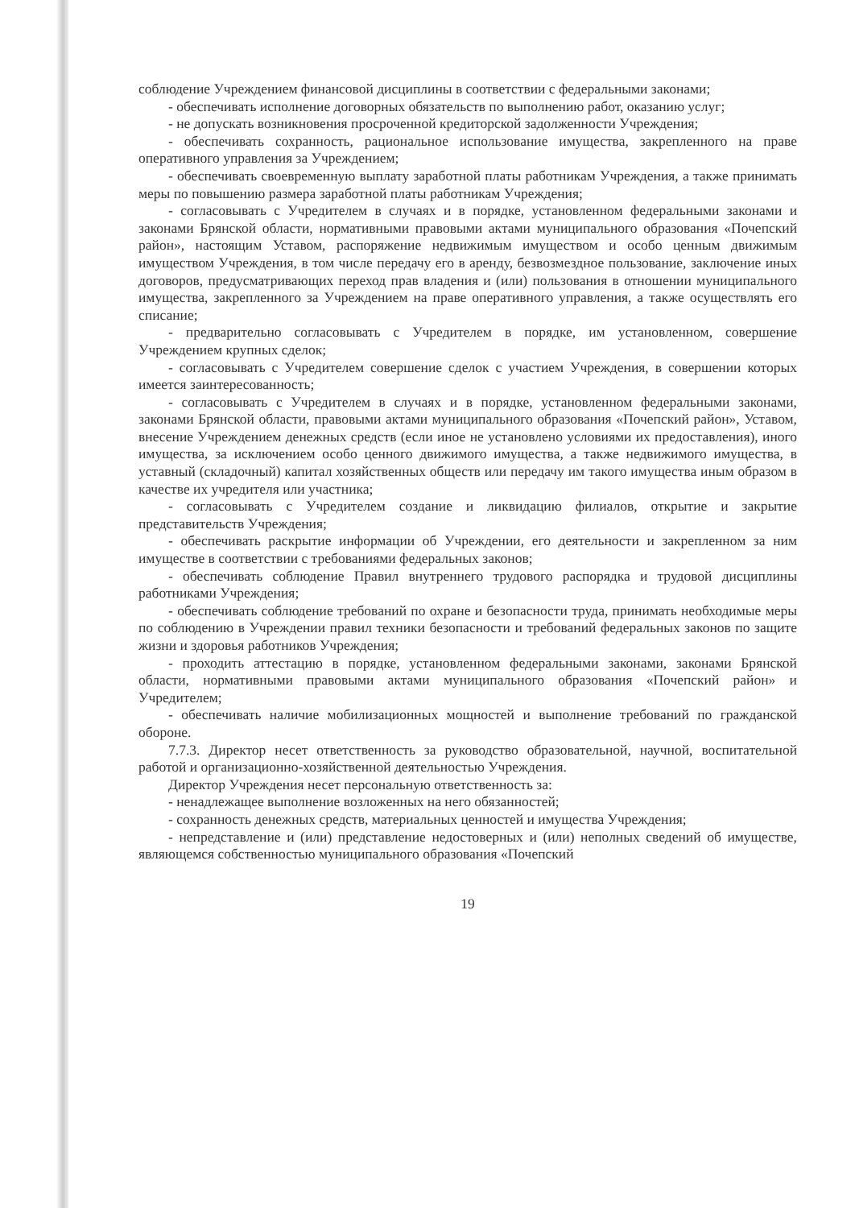соблюдение Учреждением финансовой дисциплины в соответствии с федеральными законами;
- обеспечивать исполнение договорных обязательств по выполнению работ, оказанию услуг;
- не допускать возникновения просроченной кредиторской задолженности Учреждения;
- обеспечивать сохранность, рациональное использование имущества, закрепленного на праве оперативного управления за Учреждением;
- обеспечивать своевременную выплату заработной платы работникам Учреждения, а также принимать меры по повышению размера заработной платы работникам Учреждения;
- согласовывать с Учредителем в случаях и в порядке, установленном федеральными законами и законами Брянской области, нормативными правовыми актами муниципального образования «Почепский район», настоящим Уставом, распоряжение недвижимым имуществом и особо ценным движимым имуществом Учреждения, в том числе передачу его в аренду, безвозмездное пользование, заключение иных договоров, предусматривающих переход прав владения и (или) пользования в отношении муниципального имущества, закрепленного за Учреждением на праве оперативного управления, а также осуществлять его списание;
- предварительно согласовывать с Учредителем в порядке, им установленном, совершение Учреждением крупных сделок;
- согласовывать с Учредителем совершение сделок с участием Учреждения, в совершении которых имеется заинтересованность;
- согласовывать с Учредителем в случаях и в порядке, установленном федеральными законами, законами Брянской области, правовыми актами муниципального образования «Почепский район», Уставом, внесение Учреждением денежных средств (если иное не установлено условиями их предоставления), иного имущества, за исключением особо ценного движимого имущества, а также недвижимого имущества, в уставный (складочный) капитал хозяйственных обществ или передачу им такого имущества иным образом в качестве их учредителя или участника;
- согласовывать с Учредителем создание и ликвидацию филиалов, открытие и закрытие представительств Учреждения;
- обеспечивать раскрытие информации об Учреждении, его деятельности и закрепленном за ним имуществе в соответствии с требованиями федеральных законов;
- обеспечивать соблюдение Правил внутреннего трудового распорядка и трудовой дисциплины работниками Учреждения;
- обеспечивать соблюдение требований по охране и безопасности труда, принимать необходимые меры по соблюдению в Учреждении правил техники безопасности и требований федеральных законов по защите жизни и здоровья работников Учреждения;
- проходить аттестацию в порядке, установленном федеральными законами, законами Брянской области, нормативными правовыми актами муниципального образования «Почепский район» и Учредителем;
- обеспечивать наличие мобилизационных мощностей и выполнение требований по гражданской обороне.
7.7.3. Директор несет ответственность за руководство образовательной, научной, воспитательной работой и организационно-хозяйственной деятельностью Учреждения.
Директор Учреждения несет персональную ответственность за:
- ненадлежащее выполнение возложенных на него обязанностей;
- сохранность денежных средств, материальных ценностей и имущества Учреждения;
- непредставление и (или) представление недостоверных и (или) неполных сведений об имуществе, являющемся собственностью муниципального образования «Почепский
19